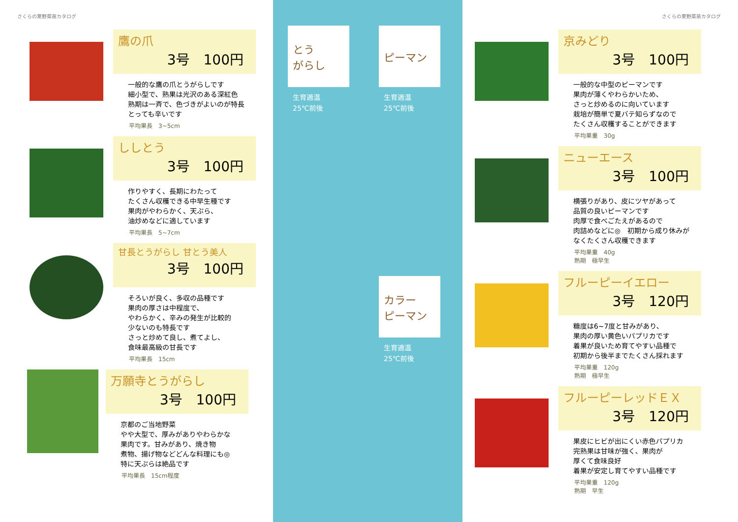さくらの夏野菜苗カタログ
鷹の爪
3号　100円
一般的な鷹の爪とうがらしです
細小型で、熟果は光沢のある深紅色
熟期は一斉で、色づきがよいのが特長
とっても辛いです
平均果長　3~5cm
ししとう
3号　100円
作りやすく、長期にわたって
たくさん収穫できる中早生種です
果肉がやわらかく、天ぷら、
油炒めなどに適しています
平均果長　5~7cm
甘長とうがらし 甘とう美人
3号　100円
そろいが良く、多収の品種です
果肉の厚さは中程度で、
やわらかく、辛みの発生が比較的
少ないのも特長です
さっと炒めて良し、煮てよし、
食味最高級の甘長です
平均果長　15cm
万願寺とうがらし
3号　100円
京都のご当地野菜
やや大型で、厚みがありやわらかな
果肉です。甘みがあり、焼き物
煮物、揚げ物などどんな料理にも◎
特に天ぷらは絶品です
平均果長　15cm程度
とう
がらし
生育適温
25℃前後
ピーマン
生育適温
25℃前後
カラー
ピーマン
生育適温
25℃前後
さくらの夏野菜苗カタログ
京みどり
3号　100円
一般的な中型のピーマンです
果肉が薄くやわらかいため、
さっと炒めるのに向いています
栽培が簡単で夏バテ知らずなので
たくさん収穫することができます
平均果重　30g
ニューエース
3号　100円
横張りがあり、皮にツヤがあって
品質の良いピーマンです
肉厚で食べごたえがあるので
肉詰めなどに◎　初期から成り休みが
なくたくさん収穫できます
平均果重　40g
熟期　極早生
フルーピーイエロー
3号　120円
糖度は6~7度と甘みがあり、
果肉の厚い黄色いパプリカです
着果が良いため育てやすい品種で
初期から後半までたくさん採れます
平均果重　120g
熟期　極早生
フルーピーレッドＥＸ
3号　120円
果皮にヒビが出にくい赤色パプリカ
完熟果は甘味が強く、果肉が
厚くて食味良好
着果が安定し育てやすい品種です
平均果重　120g
熟期　早生